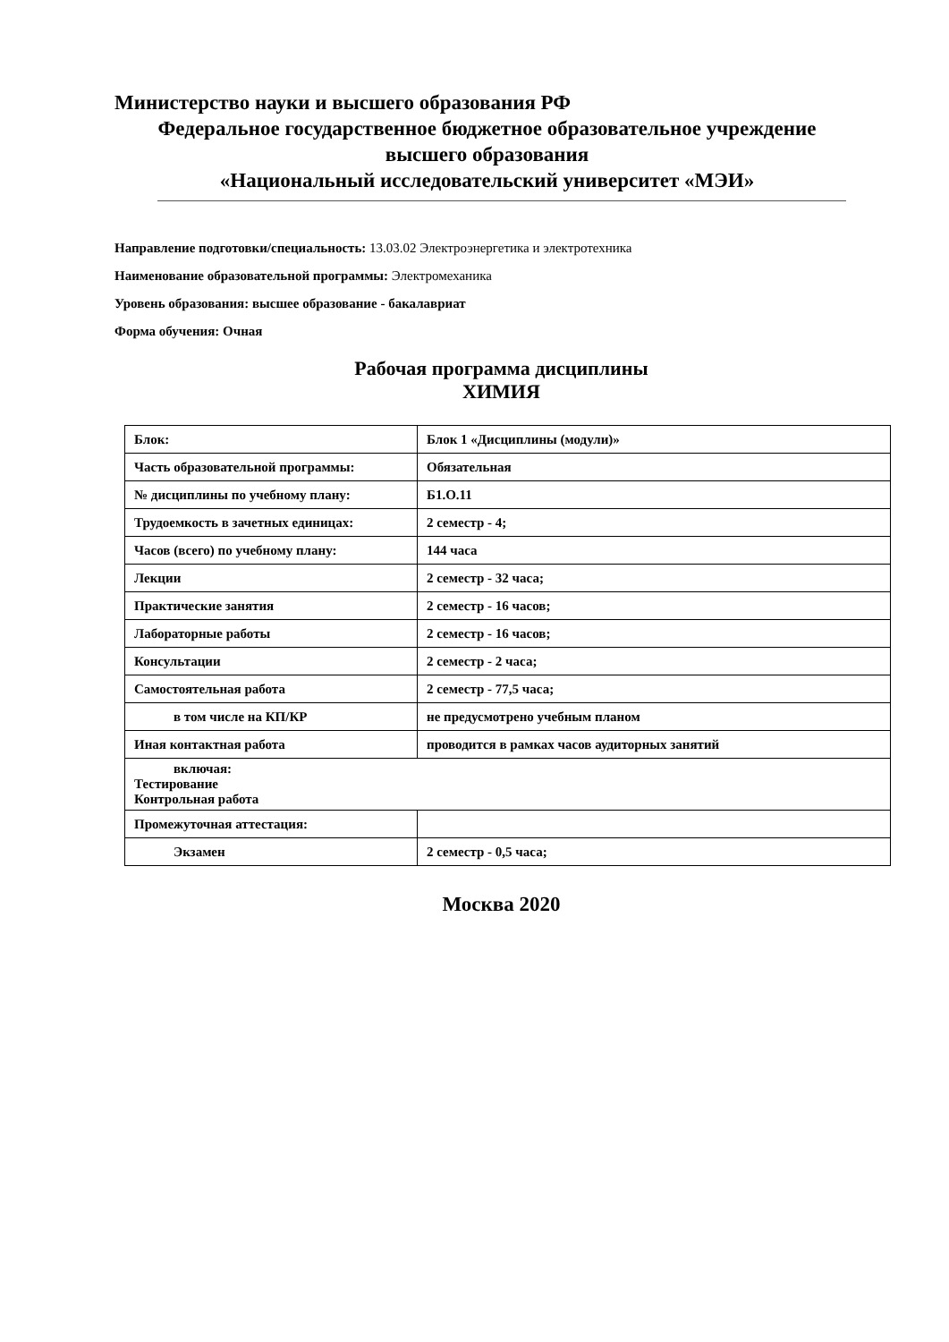Министерство науки и высшего образования РФ
Федеральное государственное бюджетное образовательное учреждение
высшего образования
«Национальный исследовательский университет «МЭИ»
Направление подготовки/специальность: 13.03.02 Электроэнергетика и электротехника
Наименование образовательной программы: Электромеханика
Уровень образования: высшее образование - бакалавриат
Форма обучения: Очная
Рабочая программа дисциплины
ХИМИЯ
| Блок: | Блок 1 «Дисциплины (модули)» |
| Часть образовательной программы: | Обязательная |
| № дисциплины по учебному плану: | Б1.О.11 |
| Трудоемкость в зачетных единицах: | 2 семестр - 4; |
| Часов (всего) по учебному плану: | 144 часа |
| Лекции | 2 семестр - 32 часа; |
| Практические занятия | 2 семестр - 16 часов; |
| Лабораторные работы | 2 семестр - 16 часов; |
| Консультации | 2 семестр - 2 часа; |
| Самостоятельная работа | 2 семестр - 77,5 часа; |
| в том числе на КП/КР | не предусмотрено учебным планом |
| Иная контактная работа | проводится в рамках часов аудиторных занятий |
| включая: Тестирование Контрольная работа | |
| Промежуточная аттестация: | |
| Экзамен | 2 семестр - 0,5 часа; |
Москва 2020